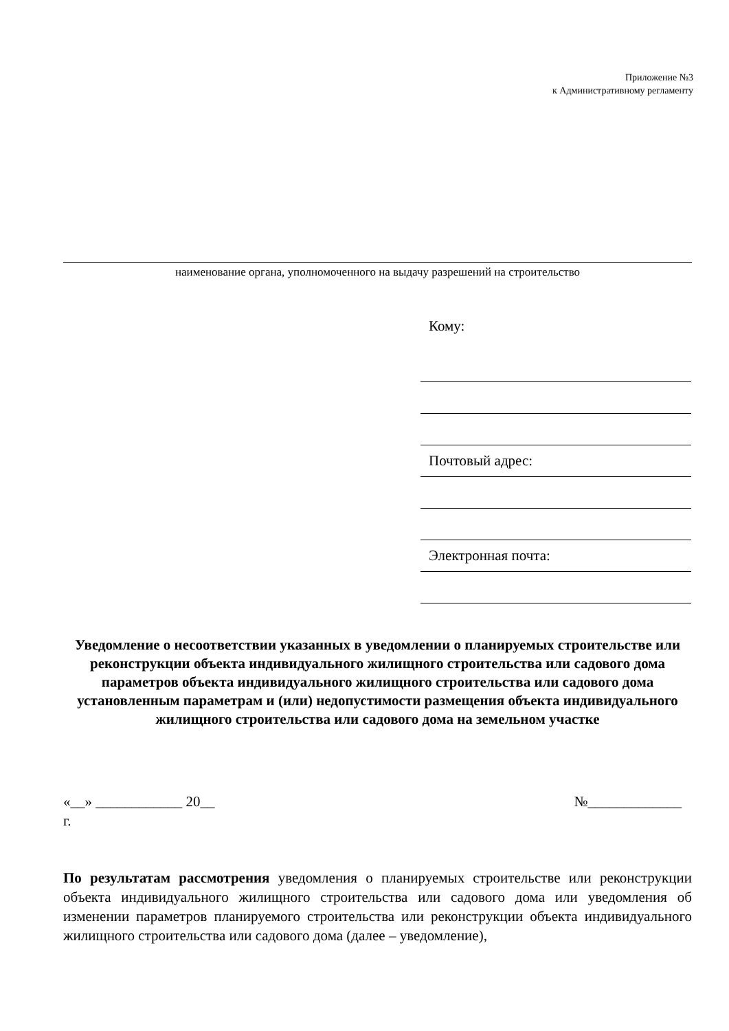Приложение №3
к Административному регламенту
наименование органа, уполномоченного на выдачу разрешений на строительство
Кому:
Почтовый адрес:
Электронная почта:
Уведомление о несоответствии указанных в уведомлении о планируемых строительстве или реконструкции объекта индивидуального жилищного строительства или садового дома параметров объекта индивидуального жилищного строительства или садового дома установленным параметрам и (или) недопустимости размещения объекта индивидуального жилищного строительства или садового дома на земельном участке
«__» ____________ 20__ №_____________
г.
По результатам рассмотрения уведомления о планируемых строительстве или реконструкции объекта индивидуального жилищного строительства или садового дома или уведомления об изменении параметров планируемого строительства или реконструкции объекта индивидуального жилищного строительства или садового дома (далее – уведомление),